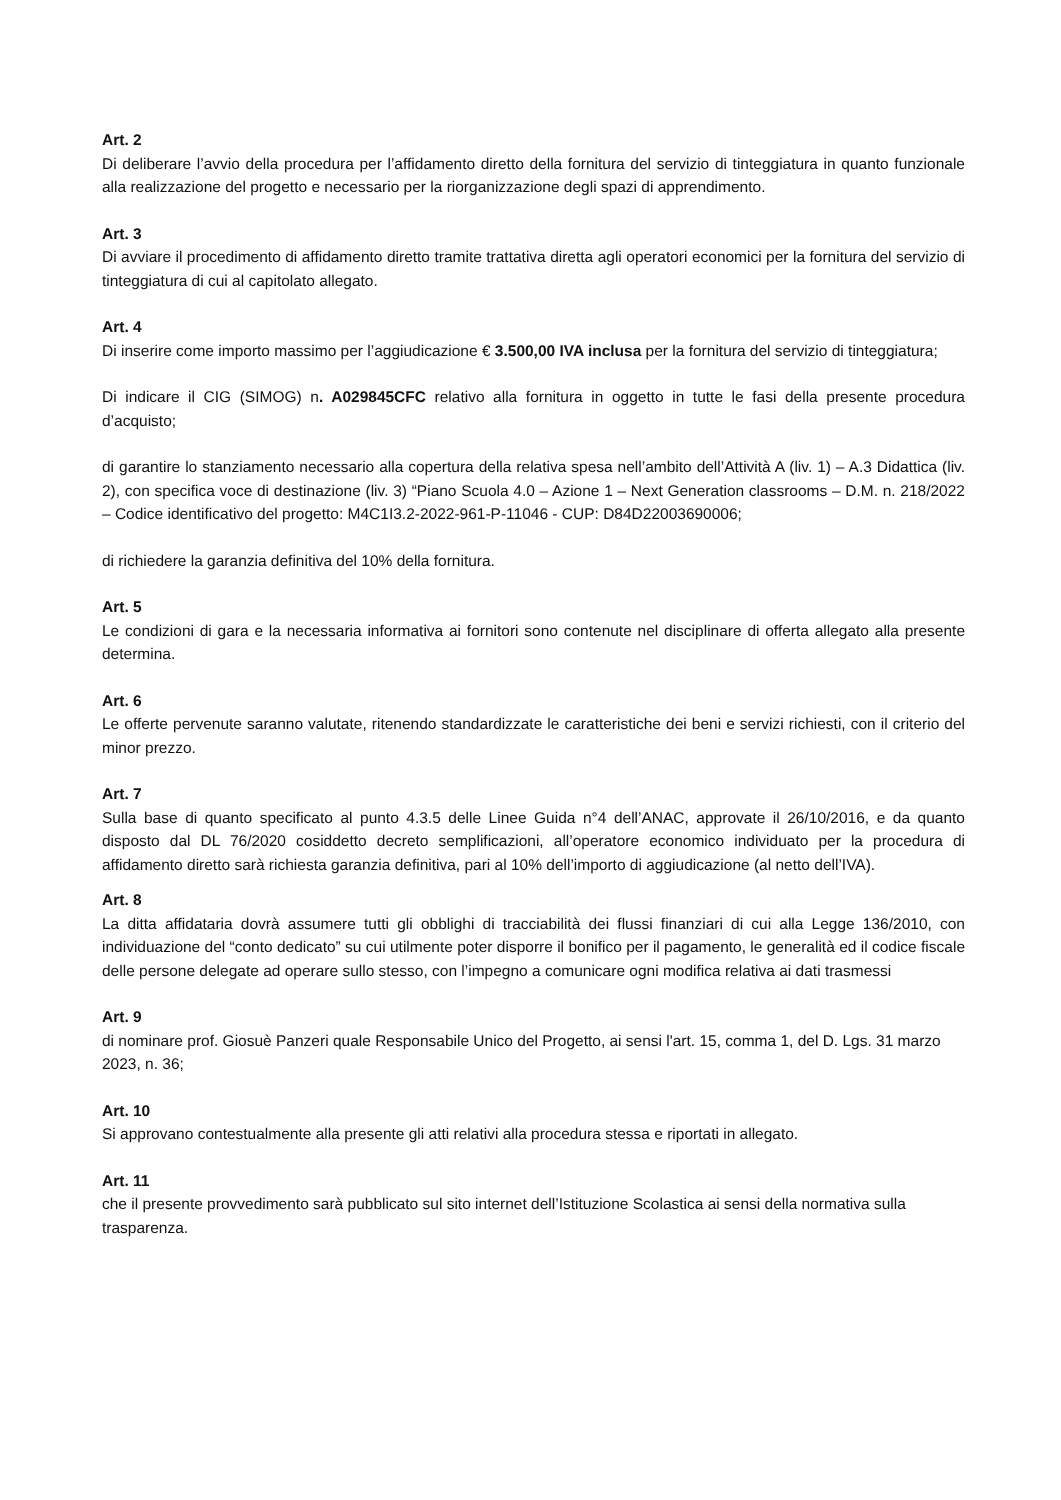Art. 2
Di deliberare l’avvio della procedura per l’affidamento diretto della fornitura del servizio di tinteggiatura in quanto funzionale alla realizzazione del progetto e necessario per la riorganizzazione degli spazi di apprendimento.
Art. 3
Di avviare il procedimento di affidamento diretto tramite trattativa diretta agli operatori economici per la fornitura del servizio di tinteggiatura di cui al capitolato allegato.
Art. 4
Di inserire come importo massimo per l’aggiudicazione € 3.500,00 IVA inclusa per la fornitura del servizio di tinteggiatura;
Di indicare il CIG (SIMOG) n. A029845CFC relativo alla fornitura in oggetto in tutte le fasi della presente procedura d’acquisto;
di garantire lo stanziamento necessario alla copertura della relativa spesa nell’ambito dell’Attività A (liv. 1) – A.3 Didattica (liv. 2), con specifica voce di destinazione (liv. 3) “Piano Scuola 4.0 – Azione 1 – Next Generation classrooms – D.M. n. 218/2022 – Codice identificativo del progetto: M4C1I3.2-2022-961-P-11046 - CUP: D84D22003690006;
di richiedere la garanzia definitiva del 10% della fornitura.
Art. 5
Le condizioni di gara e la necessaria informativa ai fornitori sono contenute nel disciplinare di offerta allegato alla presente determina.
Art. 6
Le offerte pervenute saranno valutate, ritenendo standardizzate le caratteristiche dei beni e servizi richiesti, con il criterio del minor prezzo.
Art. 7
Sulla base di quanto specificato al punto 4.3.5 delle Linee Guida n°4 dell’ANAC, approvate il 26/10/2016, e da quanto disposto dal DL 76/2020 cosiddetto decreto semplificazioni, all’operatore economico individuato per la procedura di affidamento diretto sarà richiesta garanzia definitiva, pari al 10% dell’importo di aggiudicazione (al netto dell’IVA).
Art. 8
La ditta affidataria dovrà assumere tutti gli obblighi di tracciabilità dei flussi finanziari di cui alla Legge 136/2010, con individuazione del “conto dedicato” su cui utilmente poter disporre il bonifico per il pagamento, le generalità ed il codice fiscale delle persone delegate ad operare sullo stesso, con l’impegno a comunicare ogni modifica relativa ai dati trasmessi
Art. 9
di nominare prof. Giosuè Panzeri quale Responsabile Unico del Progetto, ai sensi l'art. 15, comma 1, del D. Lgs. 31 marzo 2023, n. 36;
Art. 10
Si approvano contestualmente alla presente gli atti relativi alla procedura stessa e riportati in allegato.
Art. 11
che il presente provvedimento sarà pubblicato sul sito internet dell’Istituzione Scolastica ai sensi della normativa sulla trasparenza.